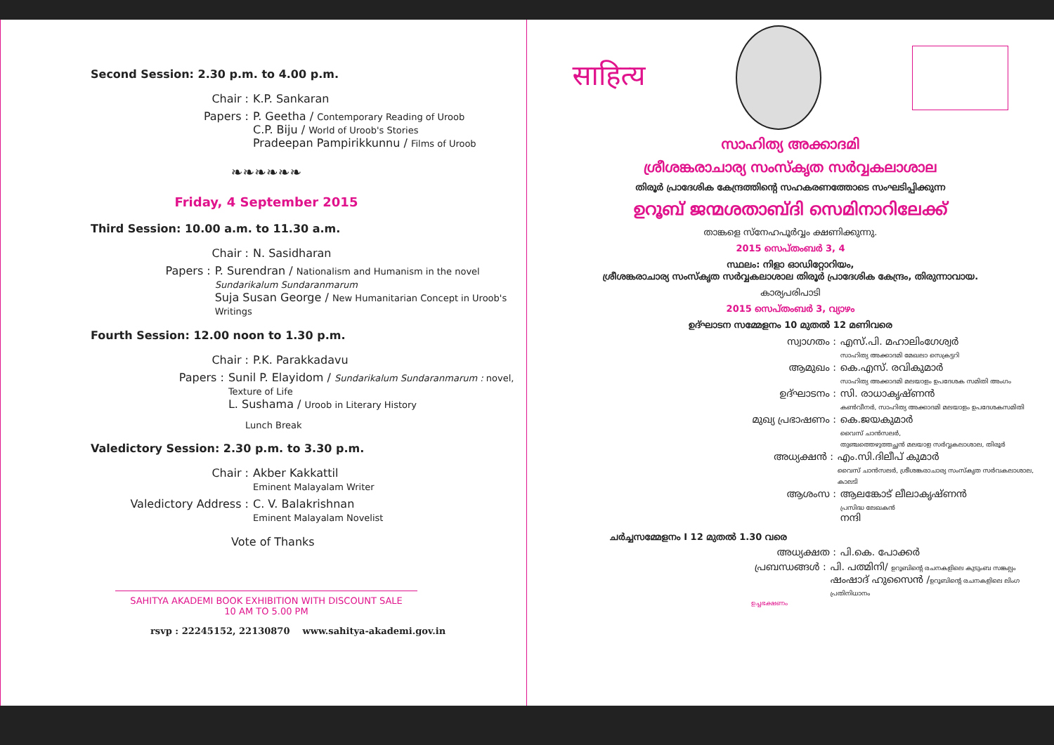Second Session: 2.30 p.m. to 4.00 p.m.
Chair : K.P. Sankaran
Papers : P. Geetha / Contemporary Reading of Uroob
C.P. Biju / World of Uroob's Stories
Pradeepan Pampirikkunnu / Films of Uroob
❧❧❧❧❧❧
Friday, 4 September 2015
Third Session: 10.00 a.m. to 11.30 a.m.
Chair : N. Sasidharan
Papers : P. Surendran / Nationalism and Humanism in the novel Sundarikalum Sundaranmarum
Suja Susan George / New Humanitarian Concept in Uroob's Writings
Fourth Session: 12.00 noon to 1.30 p.m.
Chair : P.K. Parakkadavu
Papers : Sunil P. Elayidom / Sundarikalum Sundaranmarum : novel, Texture of Life
L. Sushama / Uroob in Literary History
Lunch Break
Valedictory Session: 2.30 p.m. to 3.30 p.m.
Chair : Akber Kakkattil
Eminent Malayalam Writer
Valedictory Address : C. V. Balakrishnan
Eminent Malayalam Novelist
Vote of Thanks
SAHITYA AKADEMI BOOK EXHIBITION WITH DISCOUNT SALE
10 AM TO 5.00 PM
rsvp : 22245152, 22130870 www.sahitya-akademi.gov.in
साहित्य
സാഹിത്യ അക്കാദമി
ശ്രീശങ്കരാചാര്യ സംസ്കൃത സർവ്വകലാശാല
തിരൂർ പ്രാദേശിക കേന്ദ്രത്തിന്റെ സഹകരണത്തോടെ സംഘടിപ്പിക്കുന്ന
ഉറൂബ് ജന്മശതാബ്ദി സെമിനാറിലേക്ക്
താങ്കളെ സ്നേഹപൂർവ്വം ക്ഷണിക്കുന്നു.
2015 സെപ്തംബർ 3, 4
സ്ഥലം: നിളാ ഓഡിറ്റോറിയം,
ശ്രീശങ്കരാചാര്യ സംസ്കൃത സർവ്വകലാശാല തിരൂർ പ്രാദേശിക കേന്ദ്രം, തിരുന്നാവായ.
കാര്യപരിപാടി
2015 സെപ്തംബർ 3, വ്യാഴം
ഉദ്ഘാടന സമ്മേളനം 10 മുതൽ 12 മണിവരെ
സ്വാഗതം : എസ്.പി. മഹാലിംഗേശ്വർ
സാഹിത്യ അക്കാദമി മേഖലാ സെക്രട്ടറി
ആമുഖം : കെ.എസ്. രവികുമാർ
സാഹിത്യ അക്കാദമി മലയാളം ഉപദേശക സമിതി അംഗം
ഉദ്ഘാടനം : സി. രാധാകൃഷ്ണൻ
കൺവീനർ, സാഹിത്യ അക്കാദമി മലയാളം ഉപദേശകസമിതി
മുഖ്യ പ്രഭാഷണം : കെ.ജയകുമാർ
വൈസ് ചാൻസലർ,
തുഞ്ചത്തെഴുത്തച്ഛൻ മലയാള സർവ്വകലാശാല, തിരൂർ
അധ്യക്ഷൻ : എം.സി.ദിലീപ് കുമാർ
വൈസ് ചാൻസലർ, ശ്രീശങ്കരാചാര്യ സംസ്കൃത സർവകലാശാല, കാലടി
ആശംസ : ആലങ്കോട് ലീലാകൃഷ്ണൻ
പ്രസിദ്ധ ലേഖകൻ
നന്ദി
ചർച്ചസമ്മേളനം I 12 മുതൽ 1.30 വരെ
അധ്യക്ഷത : പി.കെ. പോക്കർ
പ്രബന്ധങ്ങൾ : പി. പത്മിനി/ ഉറൂബിന്റെ രചനകളിലെ കുടുംബ സങ്കല്പം
ഷംഷാദ് ഹുസൈൻ /ഉറൂബിന്റെ രചനകളിലെ ലിംഗ പ്രതിനിധാനം
ഉച്ചഭക്ഷണം